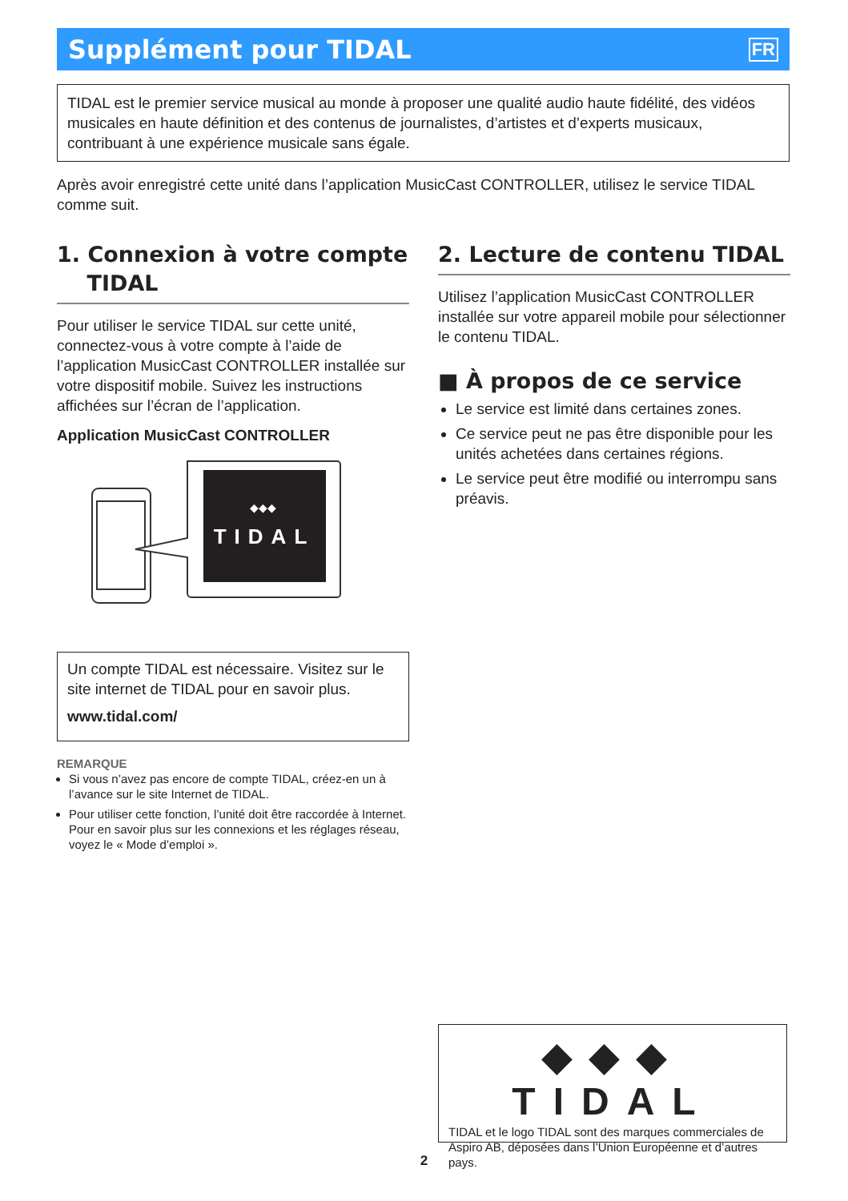Supplément pour TIDAL
FR
TIDAL est le premier service musical au monde à proposer une qualité audio haute fidélité, des vidéos musicales en haute définition et des contenus de journalistes, d’artistes et d’experts musicaux, contribuant à une expérience musicale sans égale.
Après avoir enregistré cette unité dans l’application MusicCast CONTROLLER, utilisez le service TIDAL comme suit.
1. Connexion à votre compte
TIDAL
Pour utiliser le service TIDAL sur cette unité, connectez-vous à votre compte à l’aide de l’application MusicCast CONTROLLER installée sur votre dispositif mobile. Suivez les instructions affichées sur l’écran de l’application.
Application MusicCast CONTROLLER
TIDAL
◆◆◆
Un compte TIDAL est nécessaire. Visitez sur le site internet de TIDAL pour en savoir plus.
www.tidal.com/
REMARQUE
Si vous n’avez pas encore de compte TIDAL, créez-en un à l’avance sur le site Internet de TIDAL.
Pour utiliser cette fonction, l’unité doit être raccordée à Internet. Pour en savoir plus sur les connexions et les réglages réseau, voyez le « Mode d’emploi ».
2. Lecture de contenu TIDAL
Utilisez l’application MusicCast CONTROLLER installée sur votre appareil mobile pour sélectionner le contenu TIDAL.
■ À propos de ce service
Le service est limité dans certaines zones.
Ce service peut ne pas être disponible pour les unités achetées dans certaines régions.
Le service peut être modifié ou interrompu sans préavis.
◆◆◆ TIDAL
TIDAL et le logo TIDAL sont des marques commerciales de Aspiro AB, déposées dans l’Union Européenne et d’autres pays.
2